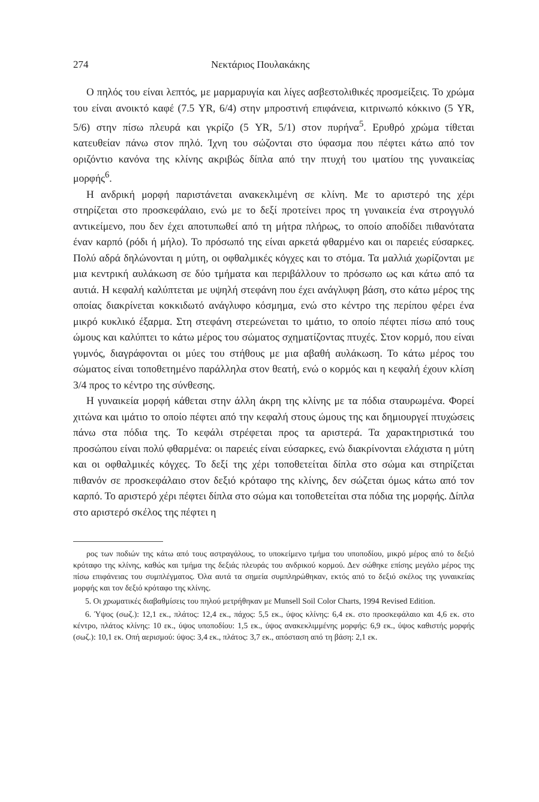274 Νεκτάριος Πουλακάκης
Ο πηλός του είναι λεπτός, με μαρμαρυγία και λίγες ασβεστολιθικές προσμείξεις. Το χρώμα του είναι ανοικτό καφέ (7.5 YR, 6/4) στην μπροστινή επιφάνεια, κιτρινωπό κόκκινο (5 YR, 5/6) στην πίσω πλευρά και γκρίζο (5 YR, 5/1) στον πυρήνα<sup>5</sup>. Ερυθρό χρώμα τίθεται κατευθείαν πάνω στον πηλό. Ίχνη του σώζονται στο ύφασμα που πέφτει κάτω από τον οριζόντιο κανόνα της κλίνης ακριβώς δίπλα από την πτυχή του ιματίου της γυναικείας μορφής<sup>6</sup>.
Η ανδρική μορφή παριστάνεται ανακεκλιμένη σε κλίνη. Με το αριστερό της χέρι στηρίζεται στο προσκεφάλαιο, ενώ με το δεξί προτείνει προς τη γυναικεία ένα στρογγυλό αντικείμενο, που δεν έχει αποτυπωθεί από τη μήτρα πλήρως, το οποίο αποδίδει πιθανότατα έναν καρπό (ρόδι ή μήλο). Το πρόσωπό της είναι αρκετά φθαρμένο και οι παρειές εύσαρκες. Πολύ αδρά δηλώνονται η μύτη, οι οφθαλμικές κόγχες και το στόμα. Τα μαλλιά χωρίζονται με μια κεντρική αυλάκωση σε δύο τμήματα και περιβάλλουν το πρόσωπο ως και κάτω από τα αυτιά. Η κεφαλή καλύπτεται με υψηλή στεφάνη που έχει ανάγλυφη βάση, στο κάτω μέρος της οποίας διακρίνεται κοκκιδωτό ανάγλυφο κόσμημα, ενώ στο κέντρο της περίπου φέρει ένα μικρό κυκλικό έξαρμα. Στη στεφάνη στερεώνεται το ιμάτιο, το οποίο πέφτει πίσω από τους ώμους και καλύπτει το κάτω μέρος του σώματος σχηματίζοντας πτυχές. Στον κορμό, που είναι γυμνός, διαγράφονται οι μύες του στήθους με μια αβαθή αυλάκωση. Το κάτω μέρος του σώματος είναι τοποθετημένο παράλληλα στον θεατή, ενώ ο κορμός και η κεφαλή έχουν κλίση 3/4 προς το κέντρο της σύνθεσης.
Η γυναικεία μορφή κάθεται στην άλλη άκρη της κλίνης με τα πόδια σταυρωμένα. Φορεί χιτώνα και ιμάτιο το οποίο πέφτει από την κεφαλή στους ώμους της και δημιουργεί πτυχώσεις πάνω στα πόδια της. Το κεφάλι στρέφεται προς τα αριστερά. Τα χαρακτηριστικά του προσώπου είναι πολύ φθαρμένα: οι παρειές είναι εύσαρκες, ενώ διακρίνονται ελάχιστα η μύτη και οι οφθαλμικές κόγχες. Το δεξί της χέρι τοποθετείται δίπλα στο σώμα και στηρίζεται πιθανόν σε προσκεφάλαιο στον δεξιό κρόταφο της κλίνης, δεν σώζεται όμως κάτω από τον καρπό. Το αριστερό χέρι πέφτει δίπλα στο σώμα και τοποθετείται στα πόδια της μορφής. Δίπλα στο αριστερό σκέλος της πέφτει η
ρος των ποδιών της κάτω από τους αστραγάλους, το υποκείμενο τμήμα του υποποδίου, μικρό μέρος από το δεξιό κρόταφο της κλίνης, καθώς και τμήμα της δεξιάς πλευράς του ανδρικού κορμού. Δεν σώθηκε επίσης μεγάλο μέρος της πίσω επιφάνειας του συμπλέγματος. Όλα αυτά τα σημεία συμπληρώθηκαν, εκτός από το δεξιό σκέλος της γυναικείας μορφής και τον δεξιό κρόταφο της κλίνης.
5. Οι χρωματικές διαβαθμίσεις του πηλού μετρήθηκαν με Munsell Soil Color Charts, 1994 Revised Edition.
6. Ύψος (σωζ.): 12,1 εκ., πλάτος: 12,4 εκ., πάχος: 5,5 εκ., ύψος κλίνης: 6,4 εκ. στο προσκεφάλαιο και 4,6 εκ. στο κέντρο, πλάτος κλίνης: 10 εκ., ύψος υποποδίου: 1,5 εκ., ύψος ανακεκλιμμένης μορφής: 6,9 εκ., ύψος καθιστής μορφής (σωζ.): 10,1 εκ. Οπή αερισμού: ύψος: 3,4 εκ., πλάτος: 3,7 εκ., απόσταση από τη βάση: 2,1 εκ.